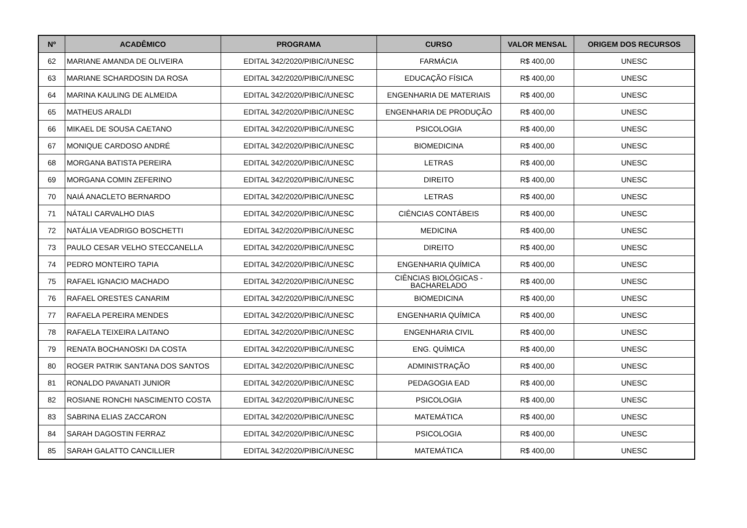| Nº | ACADÊMICO | PROGRAMA | CURSO | VALOR MENSAL | ORIGEM DOS RECURSOS |
| --- | --- | --- | --- | --- | --- |
| 62 | MARIANE AMANDA DE OLIVEIRA | EDITAL 342/2020/PIBIC//UNESC | FARMÁCIA | R$ 400,00 | UNESC |
| 63 | MARIANE SCHARDOSIN DA ROSA | EDITAL 342/2020/PIBIC//UNESC | EDUCAÇÃO FÍSICA | R$ 400,00 | UNESC |
| 64 | MARINA KAULING DE ALMEIDA | EDITAL 342/2020/PIBIC//UNESC | ENGENHARIA DE MATERIAIS | R$ 400,00 | UNESC |
| 65 | MATHEUS ARALDI | EDITAL 342/2020/PIBIC//UNESC | ENGENHARIA DE PRODUÇÃO | R$ 400,00 | UNESC |
| 66 | MIKAEL DE SOUSA CAETANO | EDITAL 342/2020/PIBIC//UNESC | PSICOLOGIA | R$ 400,00 | UNESC |
| 67 | MONIQUE CARDOSO ANDRÉ | EDITAL 342/2020/PIBIC//UNESC | BIOMEDICINA | R$ 400,00 | UNESC |
| 68 | MORGANA BATISTA PEREIRA | EDITAL 342/2020/PIBIC//UNESC | LETRAS | R$ 400,00 | UNESC |
| 69 | MORGANA COMIN ZEFERINO | EDITAL 342/2020/PIBIC//UNESC | DIREITO | R$ 400,00 | UNESC |
| 70 | NAIÁ ANACLETO BERNARDO | EDITAL 342/2020/PIBIC//UNESC | LETRAS | R$ 400,00 | UNESC |
| 71 | NÁTALI CARVALHO DIAS | EDITAL 342/2020/PIBIC//UNESC | CIÊNCIAS CONTÁBEIS | R$ 400,00 | UNESC |
| 72 | NATÁLIA VEADRIGO BOSCHETTI | EDITAL 342/2020/PIBIC//UNESC | MEDICINA | R$ 400,00 | UNESC |
| 73 | PAULO CESAR VELHO STECCANELLA | EDITAL 342/2020/PIBIC//UNESC | DIREITO | R$ 400,00 | UNESC |
| 74 | PEDRO MONTEIRO TAPIA | EDITAL 342/2020/PIBIC//UNESC | ENGENHARIA QUÍMICA | R$ 400,00 | UNESC |
| 75 | RAFAEL IGNACIO MACHADO | EDITAL 342/2020/PIBIC//UNESC | CIÊNCIAS BIOLÓGICAS - BACHARELADO | R$ 400,00 | UNESC |
| 76 | RAFAEL ORESTES CANARIM | EDITAL 342/2020/PIBIC//UNESC | BIOMEDICINA | R$ 400,00 | UNESC |
| 77 | RAFAELA PEREIRA MENDES | EDITAL 342/2020/PIBIC//UNESC | ENGENHARIA QUÍMICA | R$ 400,00 | UNESC |
| 78 | RAFAELA TEIXEIRA LAITANO | EDITAL 342/2020/PIBIC//UNESC | ENGENHARIA CIVIL | R$ 400,00 | UNESC |
| 79 | RENATA BOCHANOSKI DA COSTA | EDITAL 342/2020/PIBIC//UNESC | ENG. QUÍMICA | R$ 400,00 | UNESC |
| 80 | ROGER PATRIK SANTANA DOS SANTOS | EDITAL 342/2020/PIBIC//UNESC | ADMINISTRAÇÃO | R$ 400,00 | UNESC |
| 81 | RONALDO PAVANATI JUNIOR | EDITAL 342/2020/PIBIC//UNESC | PEDAGOGIA EAD | R$ 400,00 | UNESC |
| 82 | ROSIANE RONCHI NASCIMENTO COSTA | EDITAL 342/2020/PIBIC//UNESC | PSICOLOGIA | R$ 400,00 | UNESC |
| 83 | SABRINA ELIAS ZACCARON | EDITAL 342/2020/PIBIC//UNESC | MATEMÁTICA | R$ 400,00 | UNESC |
| 84 | SARAH DAGOSTIN FERRAZ | EDITAL 342/2020/PIBIC//UNESC | PSICOLOGIA | R$ 400,00 | UNESC |
| 85 | SARAH GALATTO CANCILLIER | EDITAL 342/2020/PIBIC//UNESC | MATEMÁTICA | R$ 400,00 | UNESC |